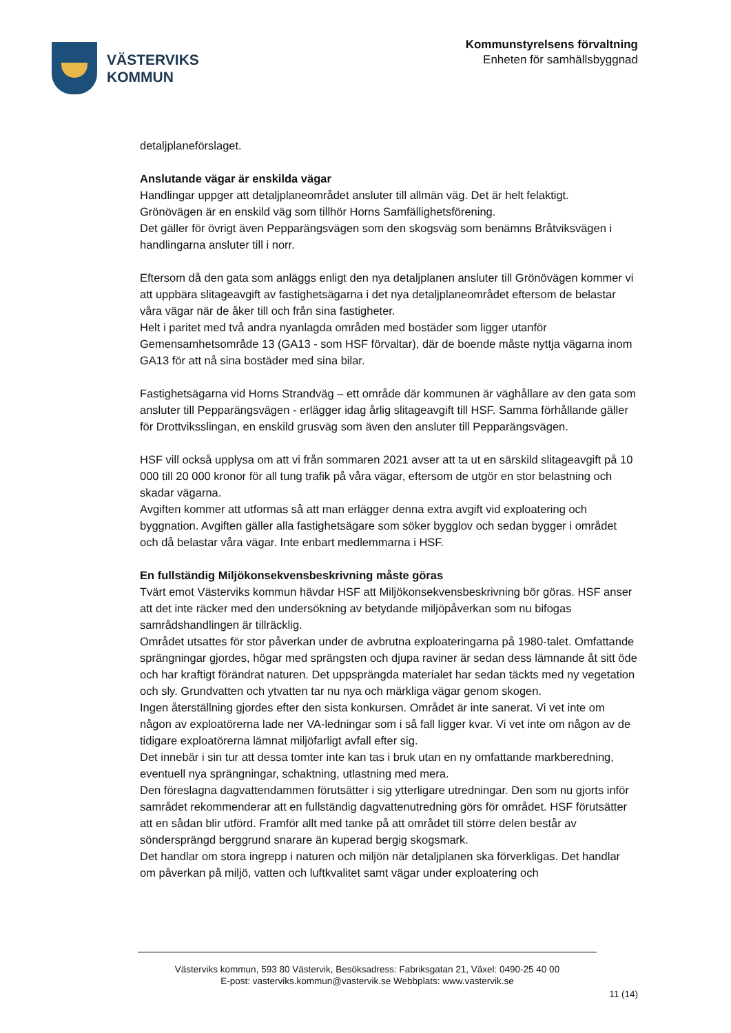VÄSTERVIKS
KOMMUN
Kommunstyrelsens förvaltning
Enheten för samhällsbyggnad
detaljplaneförslaget.
Anslutande vägar är enskilda vägar
Handlingar uppger att detaljplaneområdet ansluter till allmän väg. Det är helt felaktigt.
Grönövägen är en enskild väg som tillhör Horns Samfällighetsförening.
Det gäller för övrigt även Pepparängsvägen som den skogsväg som benämns Bråtviksvägen i handlingarna ansluter till i norr.
Eftersom då den gata som anläggs enligt den nya detaljplanen ansluter till Grönövägen kommer vi att uppbära slitageavgift av fastighetsägarna i det nya detaljplaneområdet eftersom de belastar våra vägar när de åker till och från sina fastigheter.
Helt i paritet med två andra nyanlagda områden med bostäder som ligger utanför Gemensamhetsområde 13 (GA13 - som HSF förvaltar), där de boende måste nyttja vägarna inom GA13 för att nå sina bostäder med sina bilar.
Fastighetsägarna vid Horns Strandväg – ett område där kommunen är väghållare av den gata som ansluter till Pepparängsvägen - erlägger idag årlig slitageavgift till HSF. Samma förhållande gäller för Drottviksslingan, en enskild grusväg som även den ansluter till Pepparängsvägen.
HSF vill också upplysa om att vi från sommaren 2021 avser att ta ut en särskild slitageavgift på 10 000 till 20 000 kronor för all tung trafik på våra vägar, eftersom de utgör en stor belastning och skadar vägarna.
Avgiften kommer att utformas så att man erlägger denna extra avgift vid exploatering och byggnation. Avgiften gäller alla fastighetsägare som söker bygglov och sedan bygger i området och då belastar våra vägar. Inte enbart medlemmarna i HSF.
En fullständig Miljökonsekvensbeskrivning måste göras
Tvärt emot Västerviks kommun hävdar HSF att Miljökonsekvensbeskrivning bör göras. HSF anser att det inte räcker med den undersökning av betydande miljöpåverkan som nu bifogas samrådshandlingen är tillräcklig.
Området utsattes för stor påverkan under de avbrutna exploateringarna på 1980-talet. Omfattande sprängningar gjordes, högar med sprängsten och djupa raviner är sedan dess lämnande åt sitt öde och har kraftigt förändrat naturen. Det uppsprängda materialet har sedan täckts med ny vegetation och sly. Grundvatten och ytvatten tar nu nya och märkliga vägar genom skogen.
Ingen återställning gjordes efter den sista konkursen. Området är inte sanerat. Vi vet inte om någon av exploatörerna lade ner VA-ledningar som i så fall ligger kvar. Vi vet inte om någon av de tidigare exploatörerna lämnat miljöfarligt avfall efter sig.
Det innebär i sin tur att dessa tomter inte kan tas i bruk utan en ny omfattande markberedning, eventuell nya sprängningar, schaktning, utlastning med mera.
Den föreslagna dagvattendammen förutsätter i sig ytterligare utredningar. Den som nu gjorts inför samrådet rekommenderar att en fullständig dagvattenutredning görs för området. HSF förutsätter att en sådan blir utförd. Framför allt med tanke på att området till större delen består av söndersprängd berggrund snarare än kuperad bergig skogsmark.
Det handlar om stora ingrepp i naturen och miljön när detaljplanen ska förverkligas. Det handlar om påverkan på miljö, vatten och luftkvalitet samt vägar under exploatering och
Västerviks kommun, 593 80 Västervik, Besöksadress: Fabriksgatan 21, Växel: 0490-25 40 00
E-post: vasterviks.kommun@vastervik.se Webbplats: www.vastervik.se
11 (14)